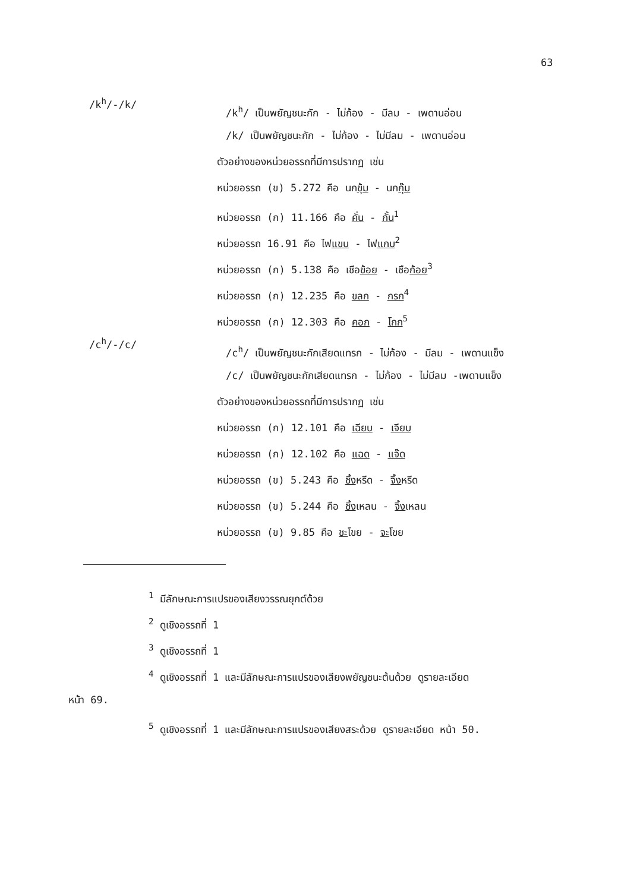63
/k<sup>h</sup>/-/k/
/k<sup>h</sup>/ เป็นพยัญชนะกัก - ไม่ก้อง - มีลม - เพดานอ่อน
/k/ เป็นพยัญชนะกัก - ไม่ก้อง - ไม่มีลม - เพดานอ่อน
ตัวอย่างของหน่วยอรรถที่มีการปรากฏ เช่น
หน่วยอรรถ (ข) 5.272 คือ นกขุ้ม - นกกุ๊ม
หน่วยอรรถ (ก) 11.166 คือ คั่น - กั้น<sup>1</sup>
หน่วยอรรถ 16.91 คือ ไฟแขบ - ไฟแกบ<sup>2</sup>
หน่วยอรรถ (ก) 5.138 คือ เชือข้อย - เชือก้อย<sup>3</sup>
หน่วยอรรถ (ก) 12.235 คือ ขลก - กรก<sup>4</sup>
หน่วยอรรถ (ก) 12.303 คือ คอก - โกก<sup>5</sup>
/c<sup>h</sup>/-/c/
/c<sup>h</sup>/ เป็นพยัญชนะกักเสียดแทรก - ไม่ก้อง - มีลม - เพดานแข็ง
/c/ เป็นพยัญชนะกักเสียดแทรก - ไม่ก้อง - ไม่มีลม -เพดานแข็ง
ตัวอย่างของหน่วยอรรถที่มีการปรากฏ เช่น
หน่วยอรรถ (ก) 12.101 คือ เฉียบ - เจียบ
หน่วยอรรถ (ก) 12.102 คือ แฉด - แจ๊ด
หน่วยอรรถ (ข) 5.243 คือ ชิ้งหรีด - จิ้งหรีด
หน่วยอรรถ (ข) 5.244 คือ ชิ้งเหลน - จิ้งเหลน
หน่วยอรรถ (ข) 9.85 คือ ชะโขย - จะโขย
<sup>1</sup> มีลักษณะการแปรของเสียงวรรณยุกต์ด้วย
<sup>2</sup> ดูเชิงอรรถที่ 1
<sup>3</sup> ดูเชิงอรรถที่ 1
<sup>4</sup> ดูเชิงอรรถที่ 1 และมีลักษณะการแปรของเสียงพยัญชนะต้นด้วย ดูรายละเอียด
หน้า 69.
<sup>5</sup> ดูเชิงอรรถที่ 1 และมีลักษณะการแปรของเสียงสระด้วย ดูรายละเอียด หน้า 50.